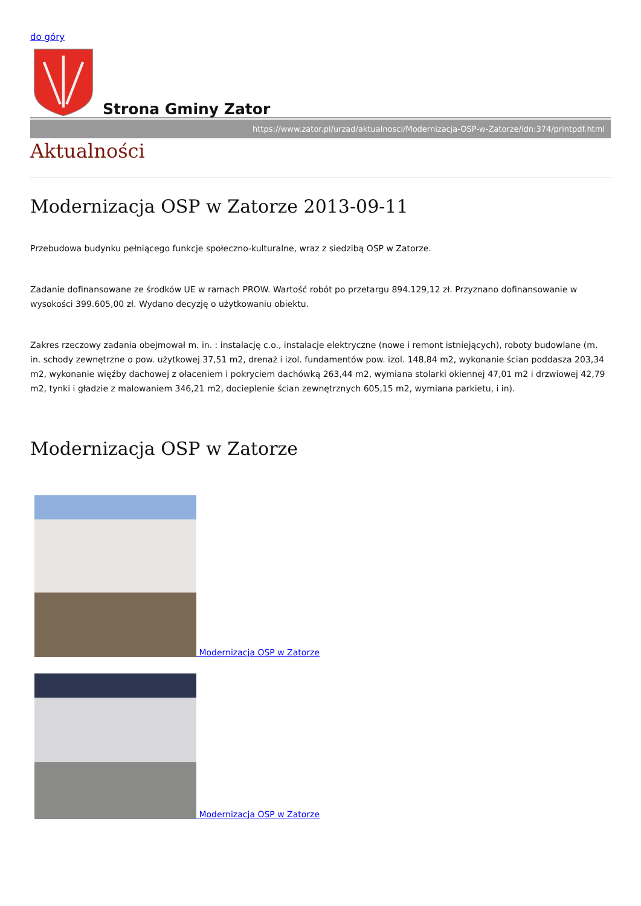do góry
Strona Gminy Zator
https://www.zator.pl/urzad/aktualnosci/Modernizacja-OSP-w-Zatorze/idn:374/printpdf.html
Aktualności
Modernizacja OSP w Zatorze 2013-09-11
Przebudowa budynku pełniącego funkcje społeczno-kulturalne, wraz z siedzibą OSP w Zatorze.
Zadanie dofinansowane ze środków UE w ramach PROW. Wartość robót po przetargu 894.129,12 zł. Przyznano dofinansowanie w wysokości 399.605,00 zł. Wydano decyzję o użytkowaniu obiektu.
Zakres rzeczowy zadania obejmował m. in. : instalację c.o., instalacje elektryczne (nowe i remont istniejących), roboty budowlane (m. in. schody zewnętrzne o pow. użytkowej 37,51 m2, drenaż i izol. fundamentów pow. izol. 148,84 m2, wykonanie ścian poddasza 203,34 m2, wykonanie więźby dachowej z ołaceniem i pokryciem dachówką 263,44 m2, wymiana stolarki okiennej 47,01 m2 i drzwiowej 42,79 m2, tynki i gładzie z malowaniem 346,21 m2, docieplenie ścian zewnętrznych 605,15 m2, wymiana parkietu, i in).
Modernizacja OSP w Zatorze
Modernizacja OSP w Zatorze
Modernizacja OSP w Zatorze